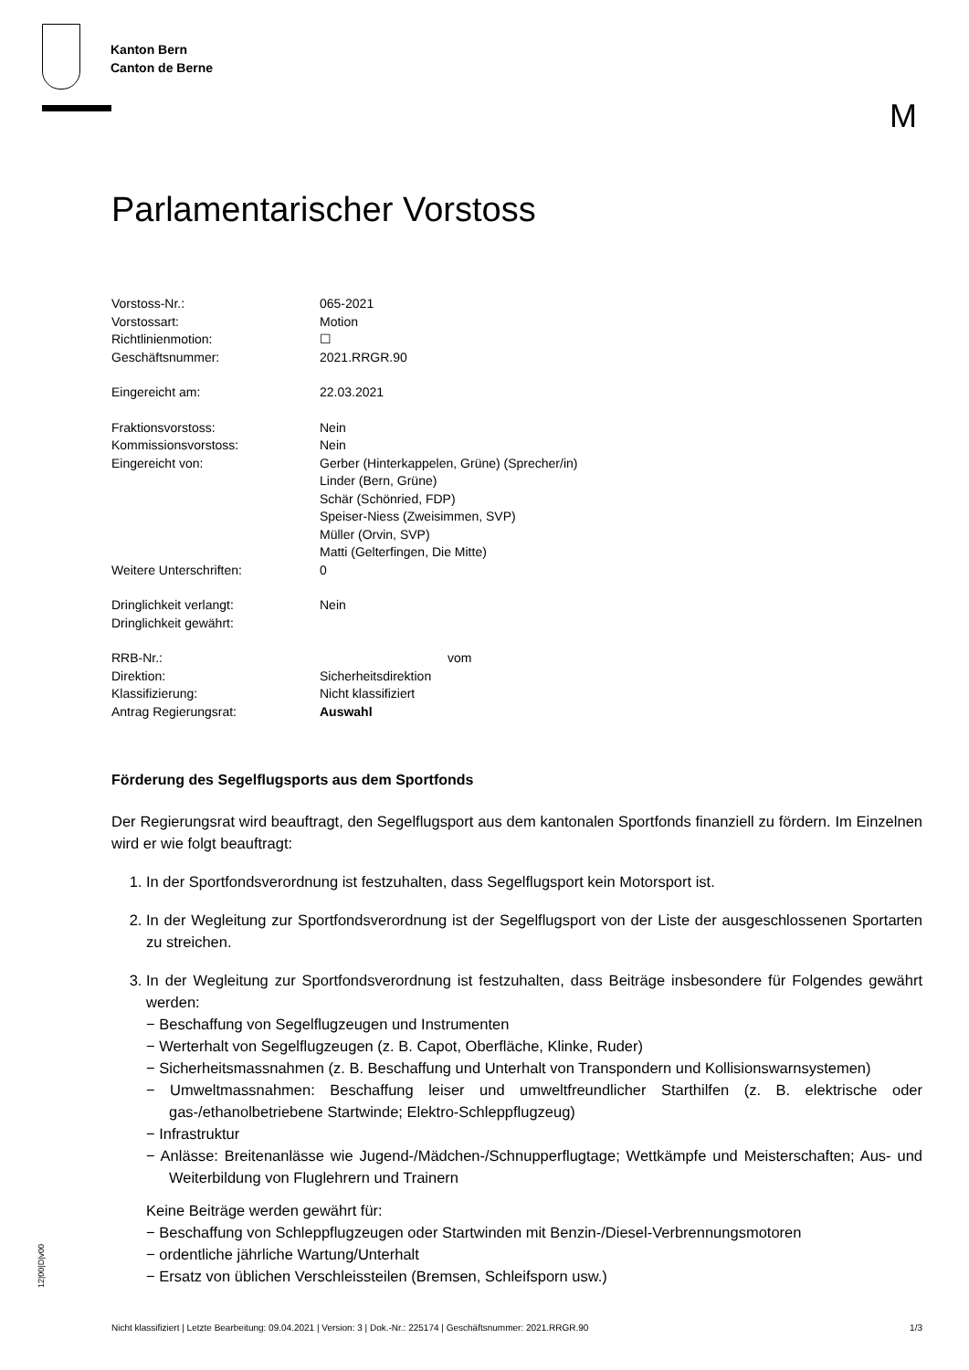Kanton Bern
Canton de Berne
M
Parlamentarischer Vorstoss
| Vorstoss-Nr.: | 065-2021 |
| Vorstossart: | Motion |
| Richtlinienmotion: | ☐ |
| Geschäftsnummer: | 2021.RRGR.90 |
| Eingereicht am: | 22.03.2021 |
| Fraktionsvorstoss: | Nein |
| Kommissionsvorstoss: | Nein |
| Eingereicht von: | Gerber (Hinterkappelen, Grüne) (Sprecher/in) Linder (Bern, Grüne) Schär (Schönried, FDP) Speiser-Niess (Zweisimmen, SVP) Müller (Orvin, SVP) Matti (Gelterfingen, Die Mitte) |
| Weitere Unterschriften: | 0 |
| Dringlichkeit verlangt: | Nein |
| Dringlichkeit gewährt: | |
| RRB-Nr.: | vom |
| Direktion: | Sicherheitsdirektion |
| Klassifizierung: | Nicht klassifiziert |
| Antrag Regierungsrat: | Auswahl |
Förderung des Segelflugsports aus dem Sportfonds
Der Regierungsrat wird beauftragt, den Segelflugsport aus dem kantonalen Sportfonds finanziell zu fördern. Im Einzelnen wird er wie folgt beauftragt:
1. In der Sportfondsverordnung ist festzuhalten, dass Segelflugsport kein Motorsport ist.
2. In der Wegleitung zur Sportfondsverordnung ist der Segelflugsport von der Liste der ausgeschlossenen Sportarten zu streichen.
3. In der Wegleitung zur Sportfondsverordnung ist festzuhalten, dass Beiträge insbesondere für Folgendes gewährt werden:
− Beschaffung von Segelflugzeugen und Instrumenten
− Werterhalt von Segelflugzeugen (z. B. Capot, Oberfläche, Klinke, Ruder)
− Sicherheitsmassnahmen (z. B. Beschaffung und Unterhalt von Transpondern und Kollisionswarnsystemen)
− Umweltmassnahmen: Beschaffung leiser und umweltfreundlicher Starthilfen (z. B. elektrische oder gas-/ethanolbetriebene Startwinde; Elektro-Schleppflugzeug)
− Infrastruktur
− Anlässe: Breitenanlässe wie Jugend-/Mädchen-/Schnupperflugtage; Wettkämpfe und Meisterschaften; Aus- und Weiterbildung von Fluglehrern und Trainern
Keine Beiträge werden gewährt für:
− Beschaffung von Schleppflugzeugen oder Startwinden mit Benzin-/Diesel-Verbrennungsmotoren
− ordentliche jährliche Wartung/Unterhalt
− Ersatz von üblichen Verschleissteilen (Bremsen, Schleifsporn usw.)
12|00|D|v00
Nicht klassifiziert | Letzte Bearbeitung: 09.04.2021 | Version: 3 | Dok.-Nr.: 225174 | Geschäftsnummer: 2021.RRGR.90 1/3